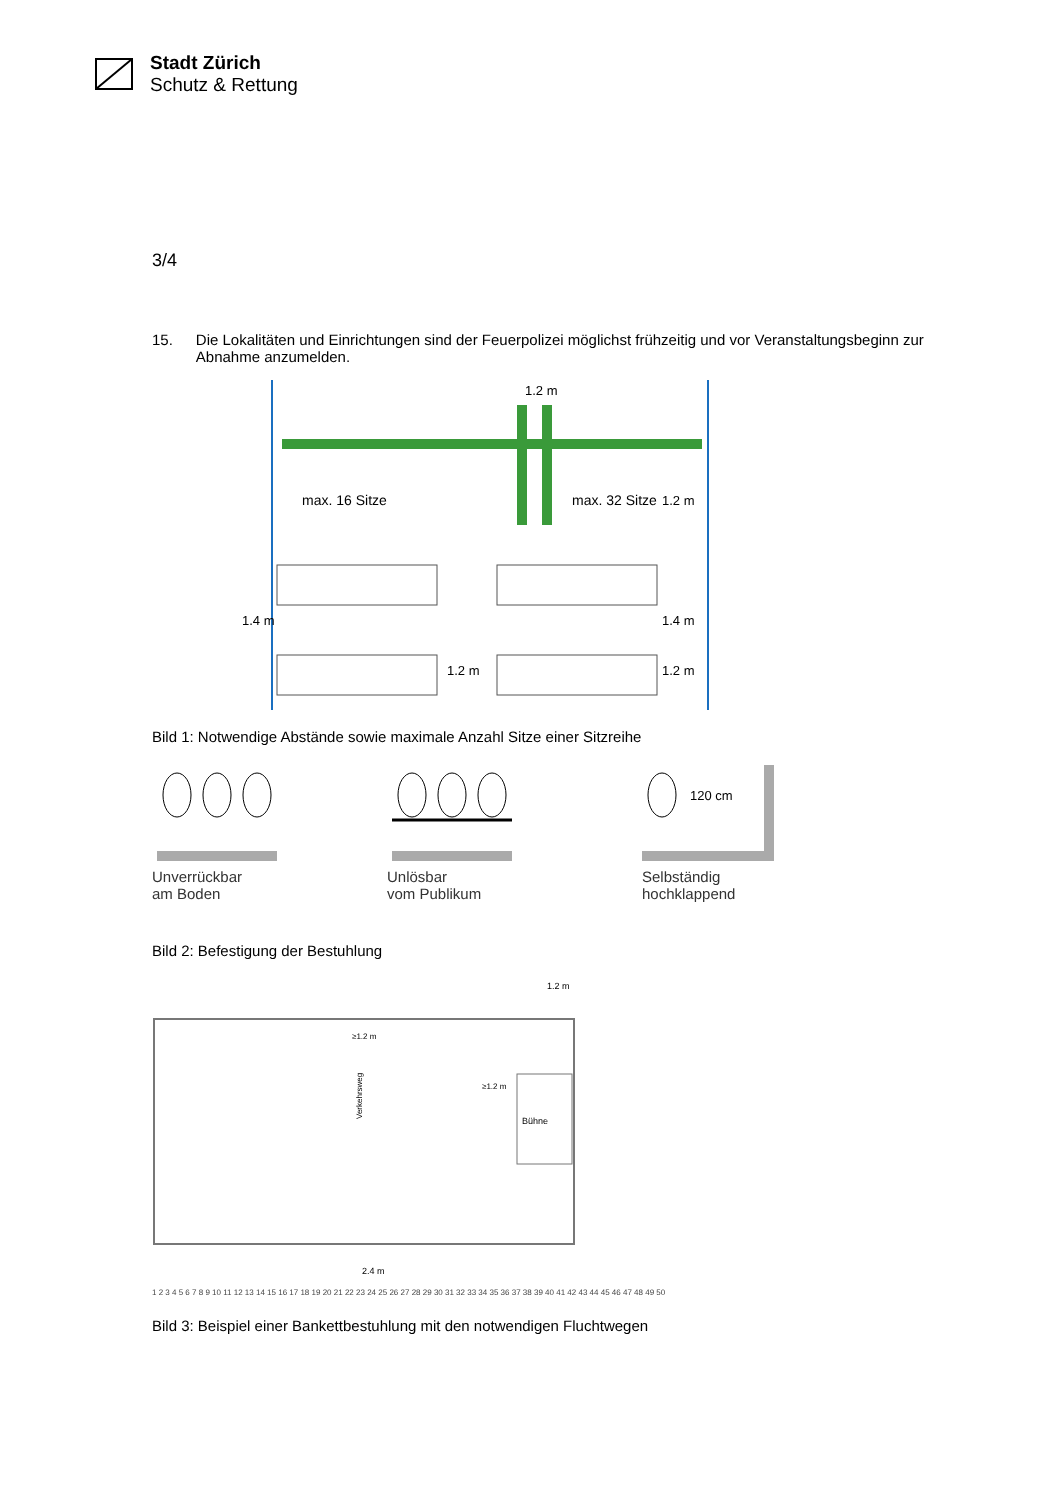Stadt Zürich
Schutz & Rettung
3/4
15. Die Lokalitäten und Einrichtungen sind der Feuerpolizei möglichst frühzeitig und vor Veranstaltungsbeginn zur Abnahme anzumelden.
1.2 m
max. 16 Sitze
max. 32 Sitze
1.2 m
1.2 m
1.2 m
1.4 m
1.4 m
Bild 1: Notwendige Abstände sowie maximale Anzahl Sitze einer Sitzreihe
Unverrückbar
am Boden
Unlösbar
vom Publikum
120 cm
Selbständig
hochklappend
Bild 2: Befestigung der Bestuhlung
Bühne
1.2 m
≥1.2 m
≥1.2 m
2.4 m
Verkehrsweg
1 2 3 4 5 6 7 8 9 10 11 12 13 14 15 16 17 18 19 20 21 22 23 24 25 26 27 28 29 30 31 32 33 34 35 36 37 38 39 40 41 42 43 44 45 46 47 48 49 50
Bild 3: Beispiel einer Bankettbestuhlung mit den notwendigen Fluchtwegen